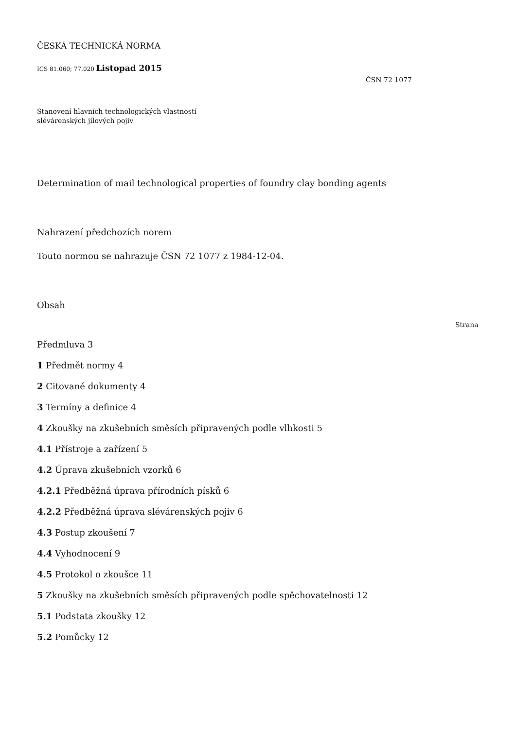ČESKÁ TECHNICKÁ NORMA
ICS 81.060; 77.020 Listopad 2015
ČSN 72 1077
Stanovení hlavních technologických vlastností
slévárenských jílových pojiv
Determination of mail technological properties of foundry clay bonding agents
Nahrazení předchozích norem
Touto normou se nahrazuje ČSN 72 1077 z 1984-12-04.
Obsah
Strana
Předmluva 3
1 Předmět normy 4
2 Citované dokumenty 4
3 Termíny a definice 4
4 Zkoušky na zkušebních směsích připravených podle vlhkosti 5
4.1 Přístroje a zařízení 5
4.2 Úprava zkušebních vzorků 6
4.2.1 Předběžná úprava přírodních písků 6
4.2.2 Předběžná úprava slévárenských pojiv 6
4.3 Postup zkoušení 7
4.4 Vyhodnocení 9
4.5 Protokol o zkoušce 11
5 Zkoušky na zkušebních směsích připravených podle spěchovatelnosti 12
5.1 Podstata zkoušky 12
5.2 Pomůcky 12